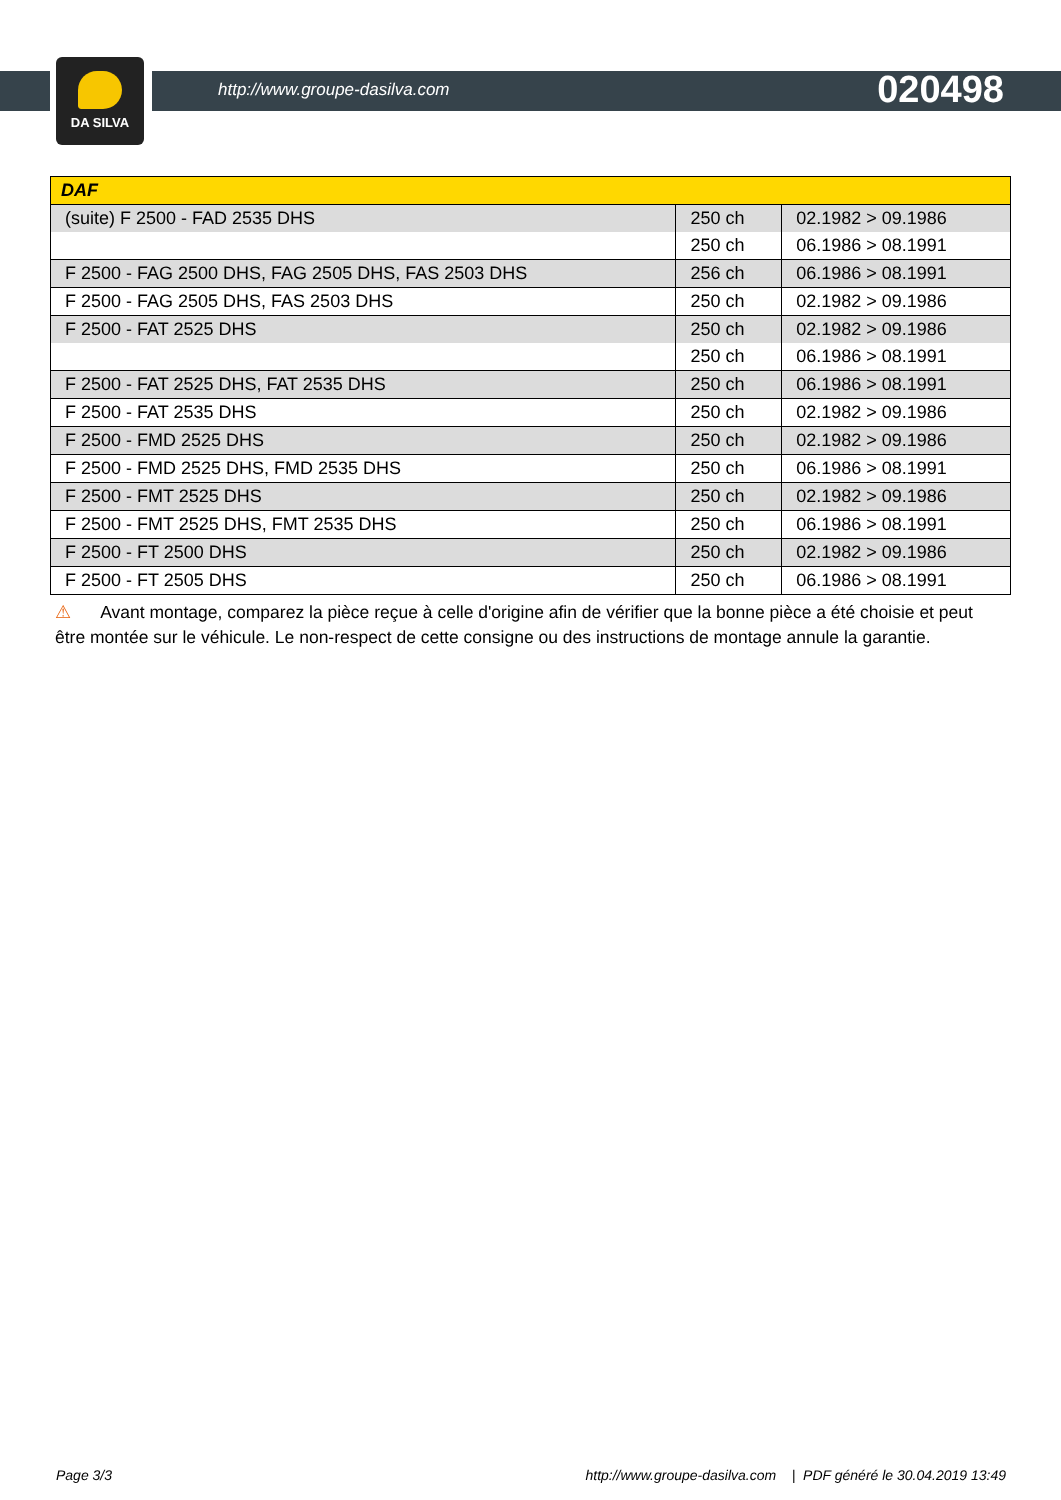DA SILVA
http://www.groupe-dasilva.com 020498
| DAF | | |
| --- | --- | --- |
| (suite) F 2500 - FAD 2535 DHS | 250 ch | 02.1982 > 09.1986 |
| | 250 ch | 06.1986 > 08.1991 |
| F 2500 - FAG 2500 DHS, FAG 2505 DHS, FAS 2503 DHS | 256 ch | 06.1986 > 08.1991 |
| F 2500 - FAG 2505 DHS, FAS 2503 DHS | 250 ch | 02.1982 > 09.1986 |
| F 2500 - FAT 2525 DHS | 250 ch | 02.1982 > 09.1986 |
| | 250 ch | 06.1986 > 08.1991 |
| F 2500 - FAT 2525 DHS, FAT 2535 DHS | 250 ch | 06.1986 > 08.1991 |
| F 2500 - FAT 2535 DHS | 250 ch | 02.1982 > 09.1986 |
| F 2500 - FMD 2525 DHS | 250 ch | 02.1982 > 09.1986 |
| F 2500 - FMD 2525 DHS, FMD 2535 DHS | 250 ch | 06.1986 > 08.1991 |
| F 2500 - FMT 2525 DHS | 250 ch | 02.1982 > 09.1986 |
| F 2500 - FMT 2525 DHS, FMT 2535 DHS | 250 ch | 06.1986 > 08.1991 |
| F 2500 - FT 2500 DHS | 250 ch | 02.1982 > 09.1986 |
| F 2500 - FT 2505 DHS | 250 ch | 06.1986 > 08.1991 |
⚠ Avant montage, comparez la pièce reçue à celle d'origine afin de vérifier que la bonne pièce a été choisie et peut être montée sur le véhicule. Le non-respect de cette consigne ou des instructions de montage annule la garantie.
Page 3/3 http://www.groupe-dasilva.com | PDF généré le 30.04.2019 13:49